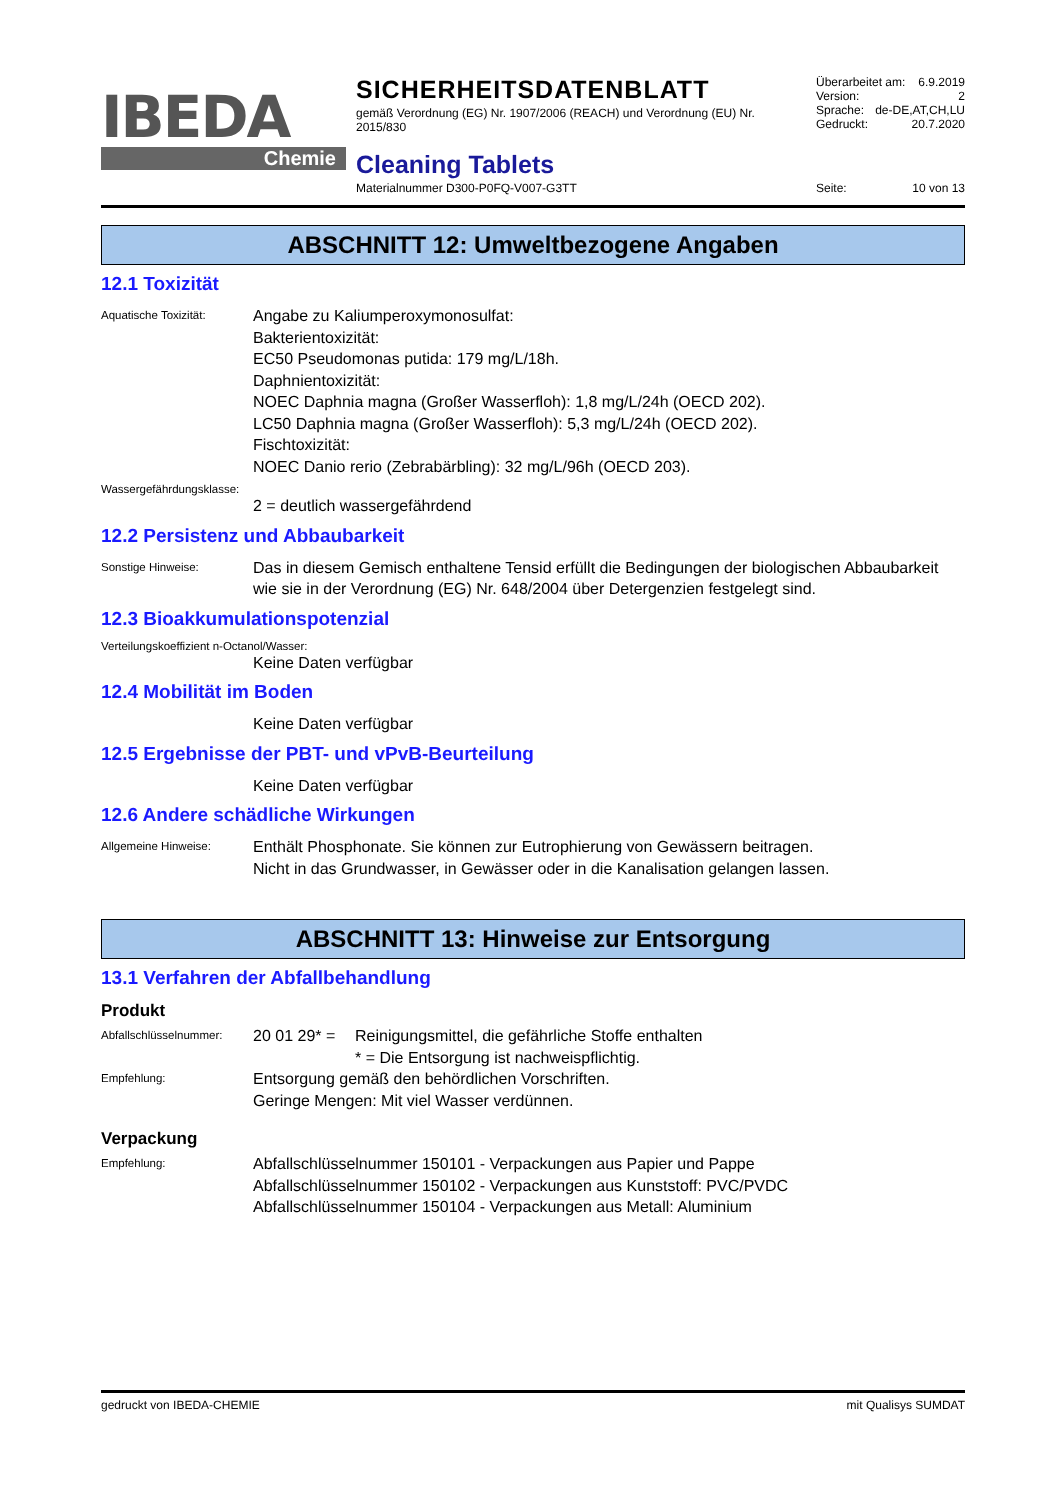IBEDA
Chemie
SICHERHEITSDATENBLATT
gemäß Verordnung (EG) Nr. 1907/2006 (REACH) und Verordnung (EU) Nr. 2015/830
Cleaning Tablets
Materialnummer D300-P0FQ-V007-G3TT
Überarbeitet am: 6.9.2019
Version: 2
Sprache: de-DE,AT,CH,LU
Gedruckt: 20.7.2020
Seite: 10 von 13
ABSCHNITT 12: Umweltbezogene Angaben
12.1 Toxizität
Aquatische Toxizität:
Angabe zu Kaliumperoxymonosulfat:
Bakterientoxizität:
EC50 Pseudomonas putida: 179 mg/L/18h.
Daphnientoxizität:
NOEC Daphnia magna (Großer Wasserfloh): 1,8 mg/L/24h (OECD 202).
LC50 Daphnia magna (Großer Wasserfloh): 5,3 mg/L/24h (OECD 202).
Fischtoxizität:
NOEC Danio rerio (Zebrabärbling): 32 mg/L/96h (OECD 203).
Wassergefährdungsklasse:
2 = deutlich wassergefährdend
12.2 Persistenz und Abbaubarkeit
Sonstige Hinweise:
Das in diesem Gemisch enthaltene Tensid erfüllt die Bedingungen der biologischen Abbaubarkeit wie sie in der Verordnung (EG) Nr. 648/2004 über Detergenzien festgelegt sind.
12.3 Bioakkumulationspotenzial
Verteilungskoeffizient n-Octanol/Wasser:
Keine Daten verfügbar
12.4 Mobilität im Boden
Keine Daten verfügbar
12.5 Ergebnisse der PBT- und vPvB-Beurteilung
Keine Daten verfügbar
12.6 Andere schädliche Wirkungen
Allgemeine Hinweise:
Enthält Phosphonate. Sie können zur Eutrophierung von Gewässern beitragen.
Nicht in das Grundwasser, in Gewässer oder in die Kanalisation gelangen lassen.
ABSCHNITT 13: Hinweise zur Entsorgung
13.1 Verfahren der Abfallbehandlung
Produkt
Abfallschlüsselnummer:
20 01 29* =
Reinigungsmittel, die gefährliche Stoffe enthalten
* = Die Entsorgung ist nachweispflichtig.
Empfehlung:
Entsorgung gemäß den behördlichen Vorschriften.
Geringe Mengen: Mit viel Wasser verdünnen.
Verpackung
Empfehlung:
Abfallschlüsselnummer 150101 - Verpackungen aus Papier und Pappe
Abfallschlüsselnummer 150102 - Verpackungen aus Kunststoff: PVC/PVDC
Abfallschlüsselnummer 150104 - Verpackungen aus Metall: Aluminium
gedruckt von IBEDA-CHEMIE mit Qualisys SUMDAT